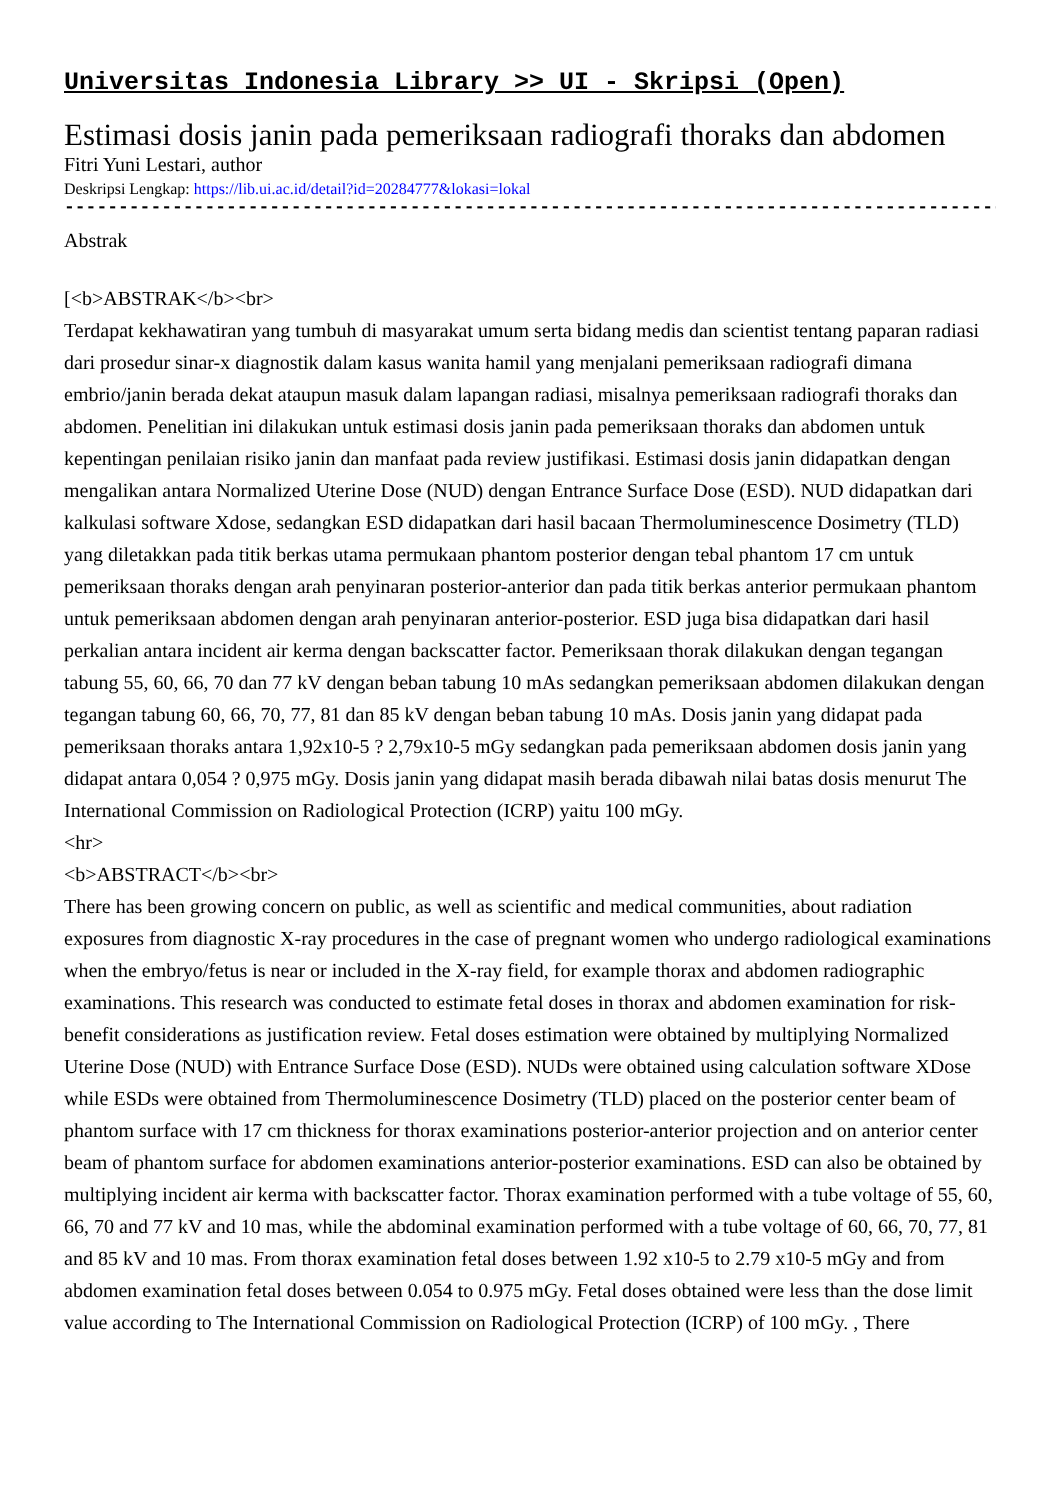Universitas Indonesia Library >> UI - Skripsi (Open)
Estimasi dosis janin pada pemeriksaan radiografi thoraks dan abdomen
Fitri Yuni Lestari, author
Deskripsi Lengkap: https://lib.ui.ac.id/detail?id=20284777&lokasi=lokal
------------------------------------------------------------------------------------------
Abstrak
[<b>ABSTRAK</b><br>
Terdapat kekhawatiran yang tumbuh di masyarakat umum serta bidang medis dan scientist tentang paparan radiasi dari prosedur sinar-x diagnostik dalam kasus wanita hamil yang menjalani pemeriksaan radiografi dimana embrio/janin berada dekat ataupun masuk dalam lapangan radiasi, misalnya pemeriksaan radiografi thoraks dan abdomen. Penelitian ini dilakukan untuk estimasi dosis janin pada pemeriksaan thoraks dan abdomen untuk kepentingan penilaian risiko janin dan manfaat pada review justifikasi. Estimasi dosis janin didapatkan dengan mengalikan antara Normalized Uterine Dose (NUD) dengan Entrance Surface Dose (ESD). NUD didapatkan dari kalkulasi software Xdose, sedangkan ESD didapatkan dari hasil bacaan Thermoluminescence Dosimetry (TLD) yang diletakkan pada titik berkas utama permukaan phantom posterior dengan tebal phantom 17 cm untuk pemeriksaan thoraks dengan arah penyinaran posterior-anterior dan pada titik berkas anterior permukaan phantom untuk pemeriksaan abdomen dengan arah penyinaran anterior-posterior. ESD juga bisa didapatkan dari hasil perkalian antara incident air kerma dengan backscatter factor. Pemeriksaan thorak dilakukan dengan tegangan tabung 55, 60, 66, 70 dan 77 kV dengan beban tabung 10 mAs sedangkan pemeriksaan abdomen dilakukan dengan tegangan tabung 60, 66, 70, 77, 81 dan 85 kV dengan beban tabung 10 mAs. Dosis janin yang didapat pada pemeriksaan thoraks antara 1,92x10-5 ? 2,79x10-5 mGy sedangkan pada pemeriksaan abdomen dosis janin yang didapat antara 0,054 ? 0,975 mGy. Dosis janin yang didapat masih berada dibawah nilai batas dosis menurut The International Commission on Radiological Protection (ICRP) yaitu 100 mGy.
<hr>
<b>ABSTRACT</b><br>
There has been growing concern on public, as well as scientific and medical communities, about radiation exposures from diagnostic X-ray procedures in the case of pregnant women who undergo radiological examinations when the embryo/fetus is near or included in the X-ray field, for example thorax and abdomen radiographic examinations. This research was conducted to estimate fetal doses in thorax and abdomen examination for risk-benefit considerations as justification review. Fetal doses estimation were obtained by multiplying Normalized Uterine Dose (NUD) with Entrance Surface Dose (ESD). NUDs were obtained using calculation software XDose while ESDs were obtained from Thermoluminescence Dosimetry (TLD) placed on the posterior center beam of phantom surface with 17 cm thickness for thorax examinations posterior-anterior projection and on anterior center beam of phantom surface for abdomen examinations anterior-posterior examinations. ESD can also be obtained by multiplying incident air kerma with backscatter factor. Thorax examination performed with a tube voltage of 55, 60, 66, 70 and 77 kV and 10 mas, while the abdominal examination performed with a tube voltage of 60, 66, 70, 77, 81 and 85 kV and 10 mas. From thorax examination fetal doses between 1.92 x10-5 to 2.79 x10-5 mGy and from abdomen examination fetal doses between 0.054 to 0.975 mGy. Fetal doses obtained were less than the dose limit value according to The International Commission on Radiological Protection (ICRP) of 100 mGy. , There